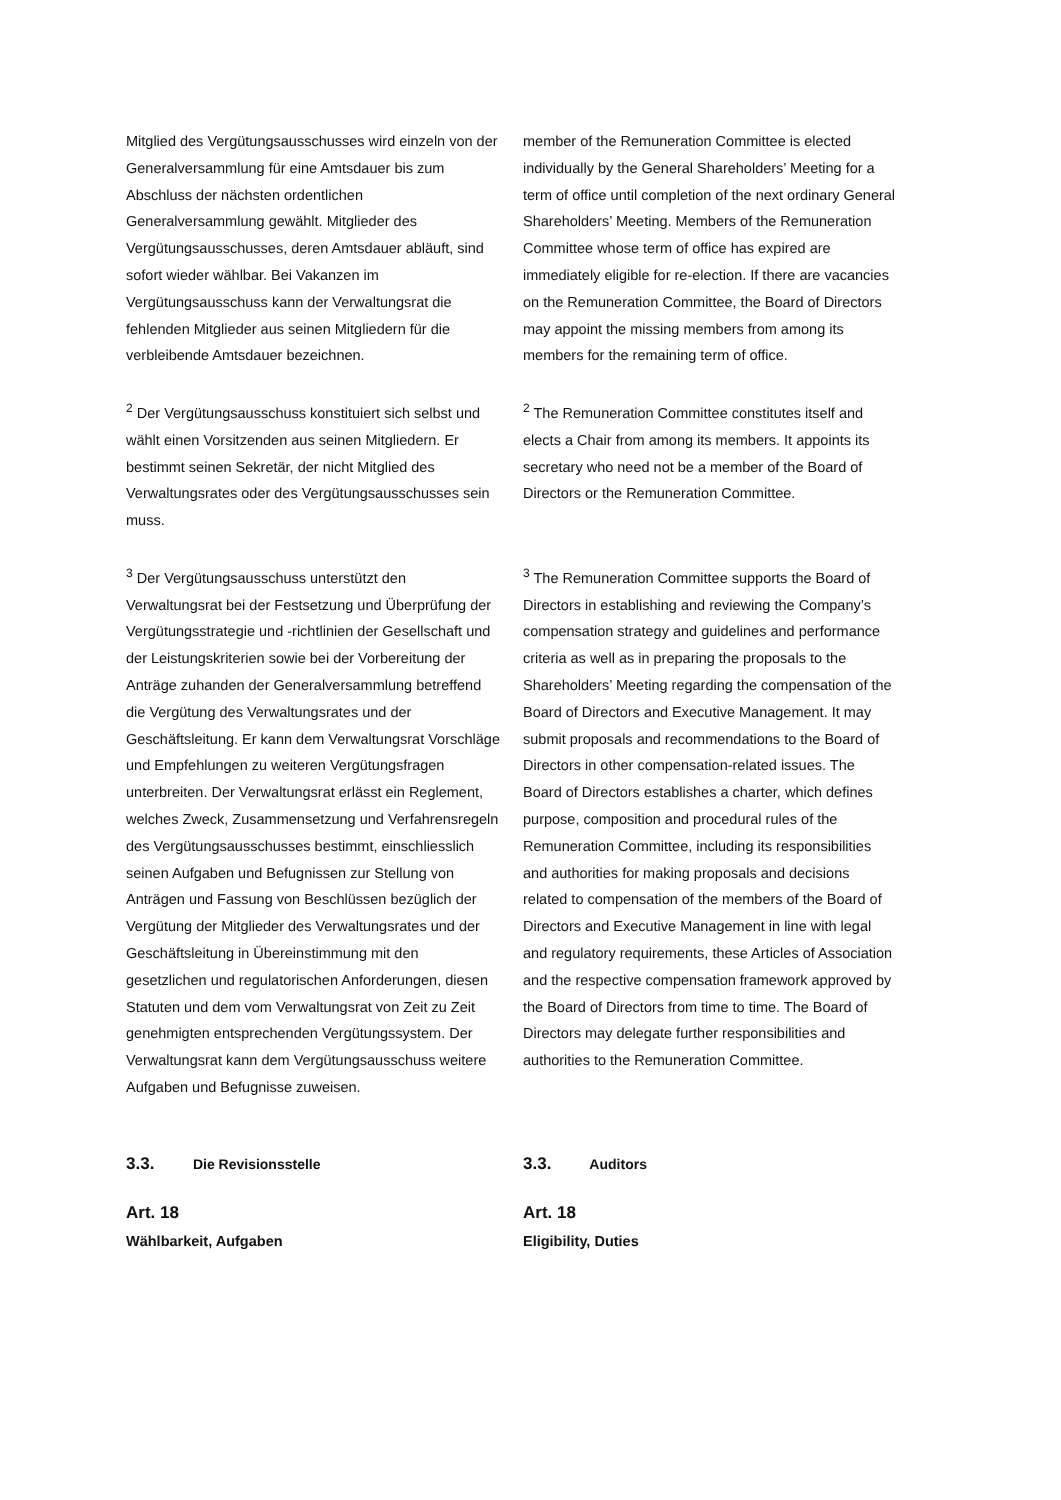Mitglied des Vergütungsausschusses wird einzeln von der Generalversammlung für eine Amtsdauer bis zum Abschluss der nächsten ordentlichen Generalversammlung gewählt. Mitglieder des Vergütungsausschusses, deren Amtsdauer abläuft, sind sofort wieder wählbar. Bei Vakanzen im Vergütungsausschuss kann der Verwaltungsrat die fehlenden Mitglieder aus seinen Mitgliedern für die verbleibende Amtsdauer bezeichnen.
member of the Remuneration Committee is elected individually by the General Shareholders’ Meeting for a term of office until completion of the next ordinary General Shareholders’ Meeting. Members of the Remuneration Committee whose term of office has expired are immediately eligible for re-election. If there are vacancies on the Remuneration Committee, the Board of Directors may appoint the missing members from among its members for the remaining term of office.
<sup>2</sup> Der Vergütungsausschuss konstituiert sich selbst und wählt einen Vorsitzenden aus seinen Mitgliedern. Er bestimmt seinen Sekretär, der nicht Mitglied des Verwaltungsrates oder des Vergütungsausschusses sein muss.
<sup>2</sup> The Remuneration Committee constitutes itself and elects a Chair from among its members. It appoints its secretary who need not be a member of the Board of Directors or the Remuneration Committee.
<sup>3</sup> Der Vergütungsausschuss unterstützt den Verwaltungsrat bei der Festsetzung und Überprüfung der Vergütungsstrategie und -richtlinien der Gesellschaft und der Leistungskriterien sowie bei der Vorbereitung der Anträge zuhanden der Generalversammlung betreffend die Vergütung des Verwaltungsrates und der Geschäftsleitung. Er kann dem Verwaltungsrat Vorschläge und Empfehlungen zu weiteren Vergütungsfragen unterbreiten. Der Verwaltungsrat erlässt ein Reglement, welches Zweck, Zusammensetzung und Verfahrensregeln des Vergütungsausschusses bestimmt, einschliesslich seinen Aufgaben und Befugnissen zur Stellung von Anträgen und Fassung von Beschlüssen bezüglich der Vergütung der Mitglieder des Verwaltungsrates und der Geschäftsleitung in Übereinstimmung mit den gesetzlichen und regulatorischen Anforderungen, diesen Statuten und dem vom Verwaltungsrat von Zeit zu Zeit genehmigten entsprechenden Vergütungssystem. Der Verwaltungsrat kann dem Vergütungsausschuss weitere Aufgaben und Befugnisse zuweisen.
<sup>3</sup> The Remuneration Committee supports the Board of Directors in establishing and reviewing the Company’s compensation strategy and guidelines and performance criteria as well as in preparing the proposals to the Shareholders’ Meeting regarding the compensation of the Board of Directors and Executive Management. It may submit proposals and recommendations to the Board of Directors in other compensation-related issues. The Board of Directors establishes a charter, which defines purpose, composition and procedural rules of the Remuneration Committee, including its responsibilities and authorities for making proposals and decisions related to compensation of the members of the Board of Directors and Executive Management in line with legal and regulatory requirements, these Articles of Association and the respective compensation framework approved by the Board of Directors from time to time. The Board of Directors may delegate further responsibilities and authorities to the Remuneration Committee.
3.3. Die Revisionsstelle
3.3. Auditors
Art. 18
Wählbarkeit, Aufgaben
Art. 18
Eligibility, Duties